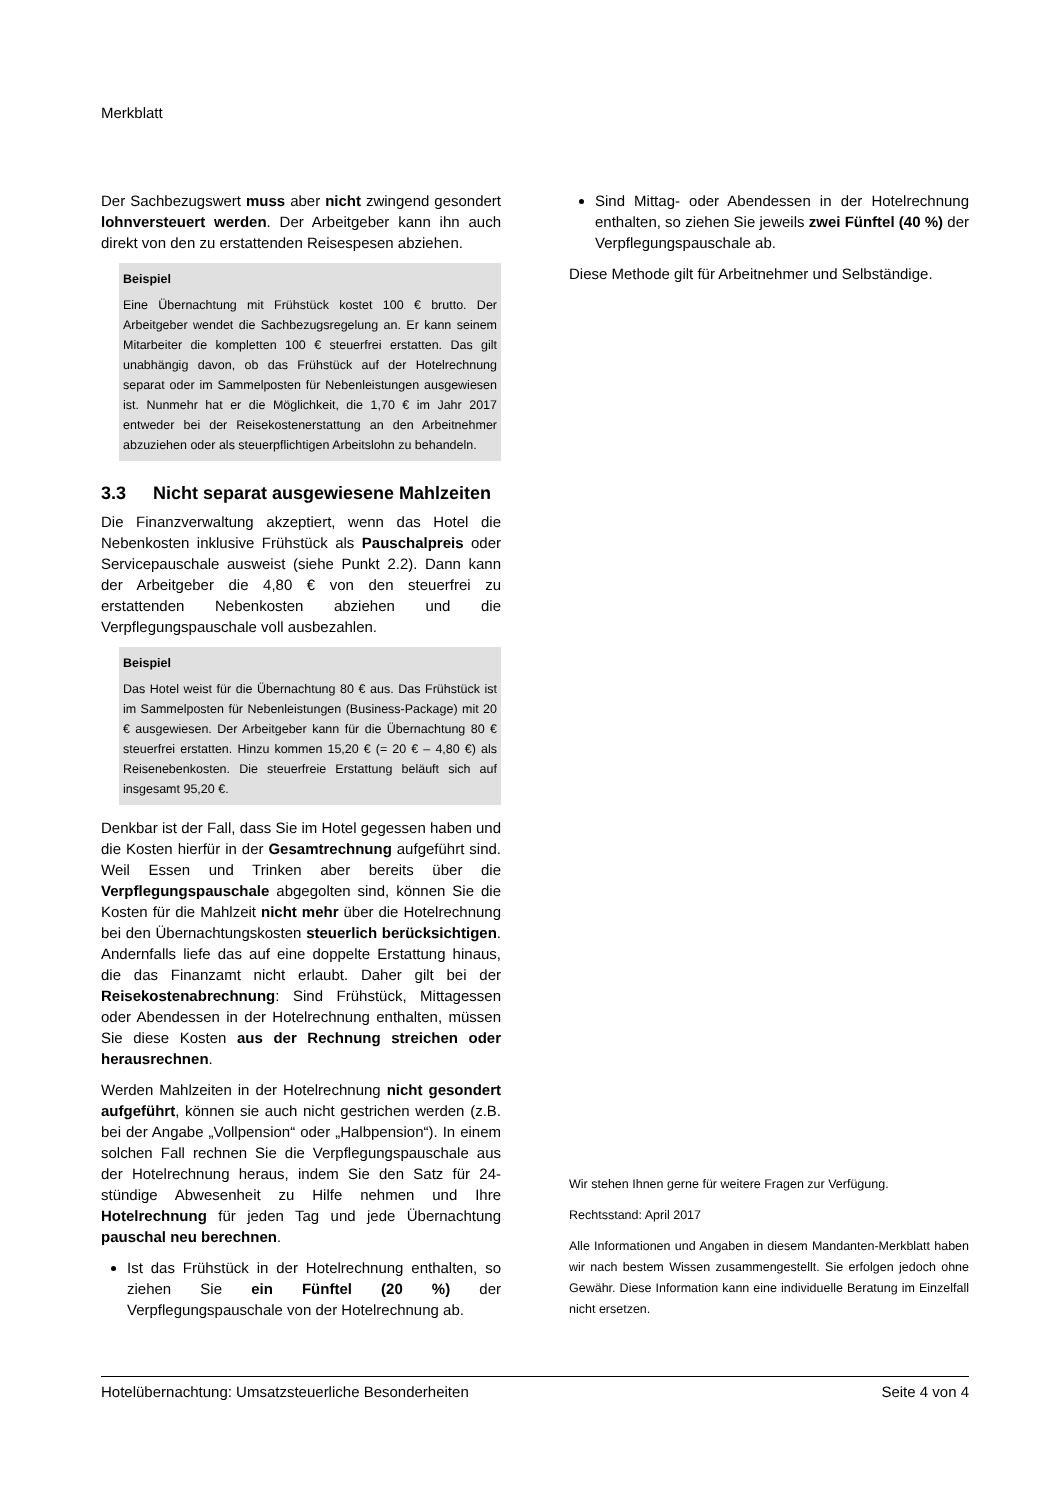Merkblatt
Der Sachbezugswert muss aber nicht zwingend gesondert lohnversteuert werden. Der Arbeitgeber kann ihn auch direkt von den zu erstattenden Reisespesen abziehen.
Beispiel
Eine Übernachtung mit Frühstück kostet 100 € brutto. Der Arbeitgeber wendet die Sachbezugsregelung an. Er kann seinem Mitarbeiter die kompletten 100 € steuerfrei erstatten. Das gilt unabhängig davon, ob das Frühstück auf der Hotelrechnung separat oder im Sammelposten für Nebenleistungen ausgewiesen ist. Nunmehr hat er die Möglichkeit, die 1,70 € im Jahr 2017 entweder bei der Reisekostenerstattung an den Arbeitnehmer abzuziehen oder als steuerpflichtigen Arbeitslohn zu behandeln.
3.3 Nicht separat ausgewiesene Mahlzeiten
Die Finanzverwaltung akzeptiert, wenn das Hotel die Nebenkosten inklusive Frühstück als Pauschalpreis oder Servicepauschale ausweist (siehe Punkt 2.2). Dann kann der Arbeitgeber die 4,80 € von den steuerfrei zu erstattenden Nebenkosten abziehen und die Verpflegungspauschale voll ausbezahlen.
Beispiel
Das Hotel weist für die Übernachtung 80 € aus. Das Frühstück ist im Sammelposten für Nebenleistungen (Business-Package) mit 20 € ausgewiesen. Der Arbeitgeber kann für die Übernachtung 80 € steuerfrei erstatten. Hinzu kommen 15,20 € (= 20 € – 4,80 €) als Reisenebenkosten. Die steuerfreie Erstattung beläuft sich auf insgesamt 95,20 €.
Denkbar ist der Fall, dass Sie im Hotel gegessen haben und die Kosten hierfür in der Gesamtrechnung aufgeführt sind. Weil Essen und Trinken aber bereits über die Verpflegungspauschale abgegolten sind, können Sie die Kosten für die Mahlzeit nicht mehr über die Hotelrechnung bei den Übernachtungskosten steuerlich berücksichtigen. Andernfalls liefe das auf eine doppelte Erstattung hinaus, die das Finanzamt nicht erlaubt. Daher gilt bei der Reisekostenabrechnung: Sind Frühstück, Mittagessen oder Abendessen in der Hotelrechnung enthalten, müssen Sie diese Kosten aus der Rechnung streichen oder herausrechnen.
Werden Mahlzeiten in der Hotelrechnung nicht gesondert aufgeführt, können sie auch nicht gestrichen werden (z.B. bei der Angabe „Vollpension“ oder „Halbpension“). In einem solchen Fall rechnen Sie die Verpflegungspauschale aus der Hotelrechnung heraus, indem Sie den Satz für 24-stündige Abwesenheit zu Hilfe nehmen und Ihre Hotelrechnung für jeden Tag und jede Übernachtung pauschal neu berechnen.
Ist das Frühstück in der Hotelrechnung enthalten, so ziehen Sie ein Fünftel (20 %) der Verpflegungspauschale von der Hotelrechnung ab.
Sind Mittag- oder Abendessen in der Hotelrechnung enthalten, so ziehen Sie jeweils zwei Fünftel (40 %) der Verpflegungspauschale ab.
Diese Methode gilt für Arbeitnehmer und Selbständige.
Wir stehen Ihnen gerne für weitere Fragen zur Verfügung.
Rechtsstand: April 2017
Alle Informationen und Angaben in diesem Mandanten-Merkblatt haben wir nach bestem Wissen zusammengestellt. Sie erfolgen jedoch ohne Gewähr. Diese Information kann eine individuelle Beratung im Einzelfall nicht ersetzen.
Hotelübernachtung: Umsatzsteuerliche Besonderheiten Seite 4 von 4